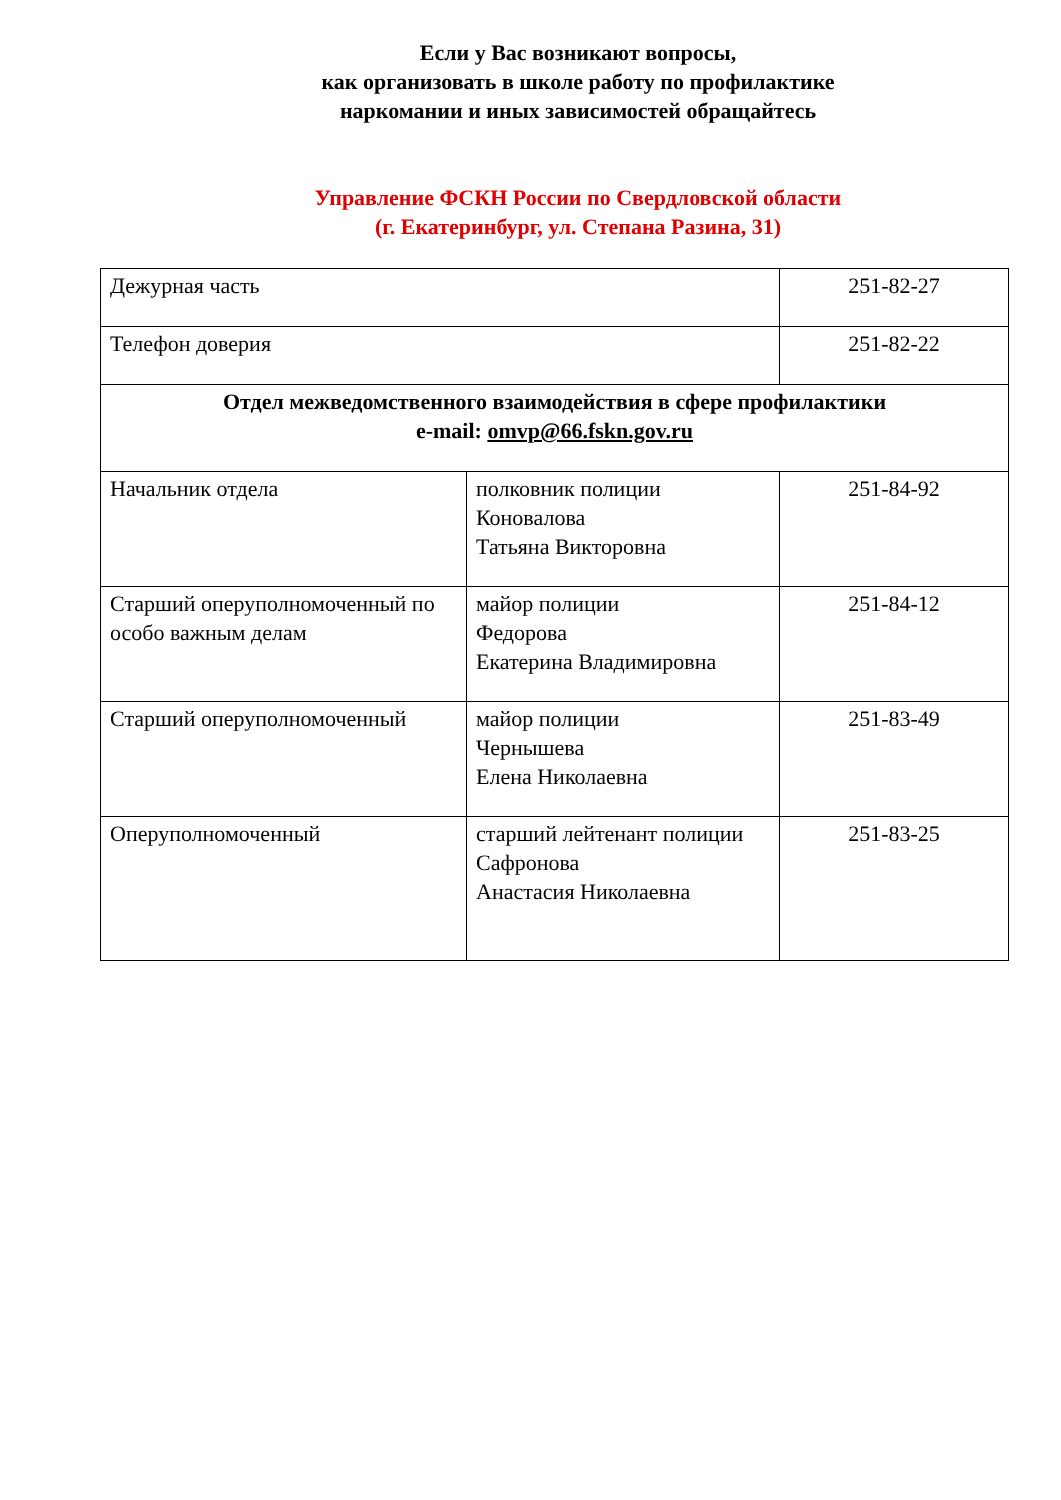Если у Вас возникают вопросы,
как организовать в школе работу по профилактике
наркомании и иных зависимостей обращайтесь
Управление ФСКН России по Свердловской области
(г. Екатеринбург, ул. Степана Разина, 31)
| Дежурная часть | | 251-82-27 |
| Телефон доверия | | 251-82-22 |
| Отдел межведомственного взаимодействия в сфере профилактики e-mail: omvp@66.fskn.gov.ru | | |
| Начальник отдела | полковник полиции Коновалова Татьяна Викторовна | 251-84-92 |
| Старший оперуполномоченный по особо важным делам | майор полиции Федорова Екатерина Владимировна | 251-84-12 |
| Старший оперуполномоченный | майор полиции Чернышева Елена Николаевна | 251-83-49 |
| Оперуполномоченный | старший лейтенант полиции Сафронова Анастасия Николаевна | 251-83-25 |